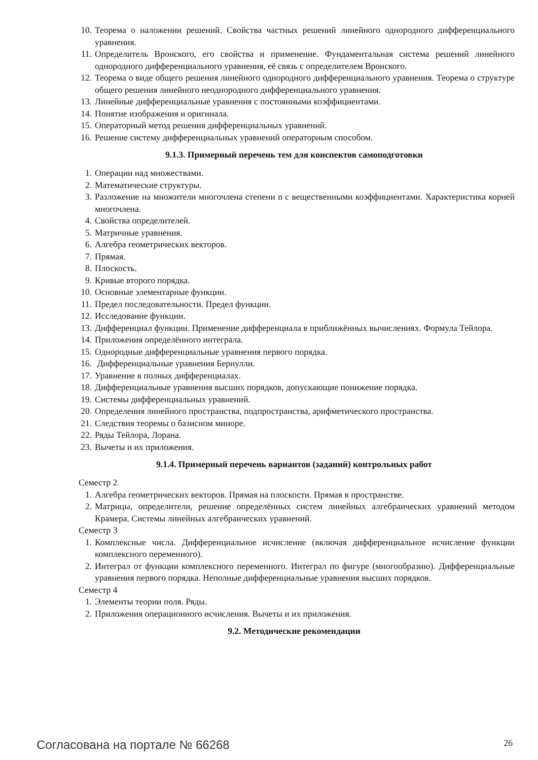10. Теорема о наложении решений. Свойства частных решений линейного однородного дифференциального уравнения.
11. Определитель Вронского, его свойства и применение. Фундаментальная система решений линейного однородного дифференциального уравнения, её связь с определителем Вронского.
12. Теорема о виде общего решения линейного однородного дифференциального уравнения. Теорема о структуре общего решения линейного неоднородного дифференциального уравнения.
13. Линейные дифференциальные уравнения с постоянными коэффициентами.
14. Понятие изображения и оригинала.
15. Операторный метод решения дифференциальных уравнений.
16. Решение систему дифференциальных уравнений операторным способом.
9.1.3. Примерный перечень тем для конспектов самоподготовки
1. Операции над множествами.
2. Математические структуры.
3. Разложение на множители многочлена степени n с вещественными коэффициентами. Характеристика корней многочлена.
4. Свойства определителей.
5. Матричные уравнения.
6. Алгебра геометрических векторов.
7. Прямая.
8. Плоскость.
9. Кривые второго порядка.
10. Основные элементарные функции.
11. Предел последовательности. Предел функции.
12. Исследование функции.
13. Дифференциал функции. Применение дифференциала в приближённых вычислениях. Формула Тейлора.
14. Приложения определённого интеграла.
15. Однородные дифференциальные уравнения первого порядка.
16. Дифференциальные уравнения Бернулли.
17. Уравнение в полных дифференциалах.
18. Дифференциальные уравнения высших порядков, допускающие понижение порядка.
19. Системы дифференциальных уравнений.
20. Определения линейного пространства, подпространства, арифметического пространства.
21. Следствия теоремы о базисном миноре.
22. Ряды Тейлора, Лорана.
23. Вычеты и их приложения.
9.1.4. Примерный перечень вариантов (заданий) контрольных работ
Семестр 2
1. Алгебра геометрических векторов. Прямая на плоскости. Прямая в пространстве.
2. Матрицы, определители, решение определённых систем линейных алгебраических уравнений методом Крамера. Системы линейных алгебраических уравнений.
Семестр 3
1. Комплексные числа. Дифференциальное исчисление (включая дифференциальное исчисление функции комплексного переменного).
2. Интеграл от функции комплексного переменного. Интеграл по фигуре (многообразию). Дифференциальные уравнения первого порядка. Неполные дифференциальные уравнения высших порядков.
Семестр 4
1. Элементы теории поля. Ряды.
2. Приложения операционного исчисления. Вычеты и их приложения.
9.2. Методические рекомендации
Согласована на портале № 66268 26